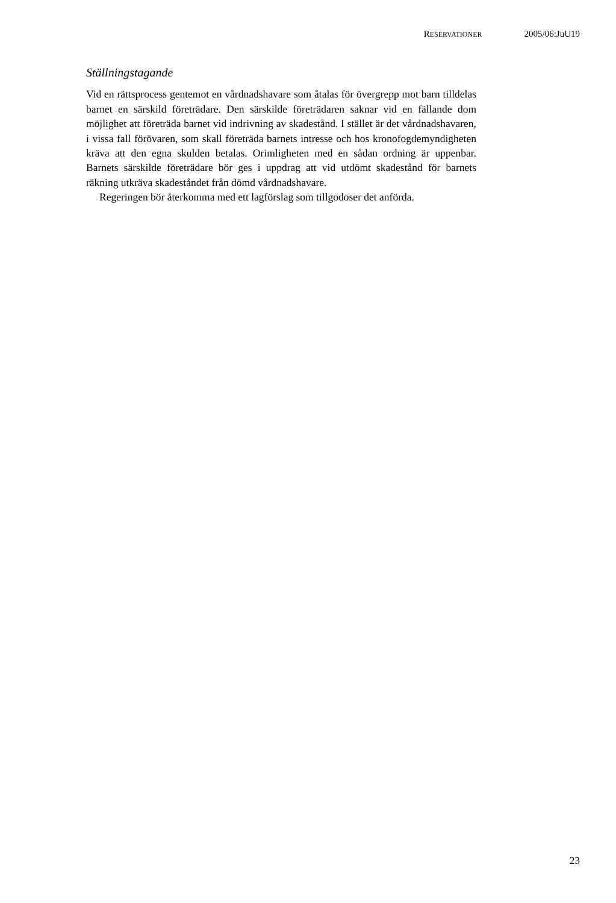RESERVATIONER 2005/06:JuU19
Ställningstagande
Vid en rättsprocess gentemot en vårdnadshavare som åtalas för övergrepp mot barn tilldelas barnet en särskild företrädare. Den särskilde företrädaren saknar vid en fällande dom möjlighet att företräda barnet vid indrivning av skadestånd. I stället är det vårdnadshavaren, i vissa fall förövaren, som skall företräda barnets intresse och hos kronofogdemyndigheten kräva att den egna skulden betalas. Orimligheten med en sådan ordning är uppenbar. Barnets särskilde företrädare bör ges i uppdrag att vid utdömt skadestånd för barnets räkning utkräva skadeståndet från dömd vårdnadshavare.
Regeringen bör återkomma med ett lagförslag som tillgodoser det anförda.
23